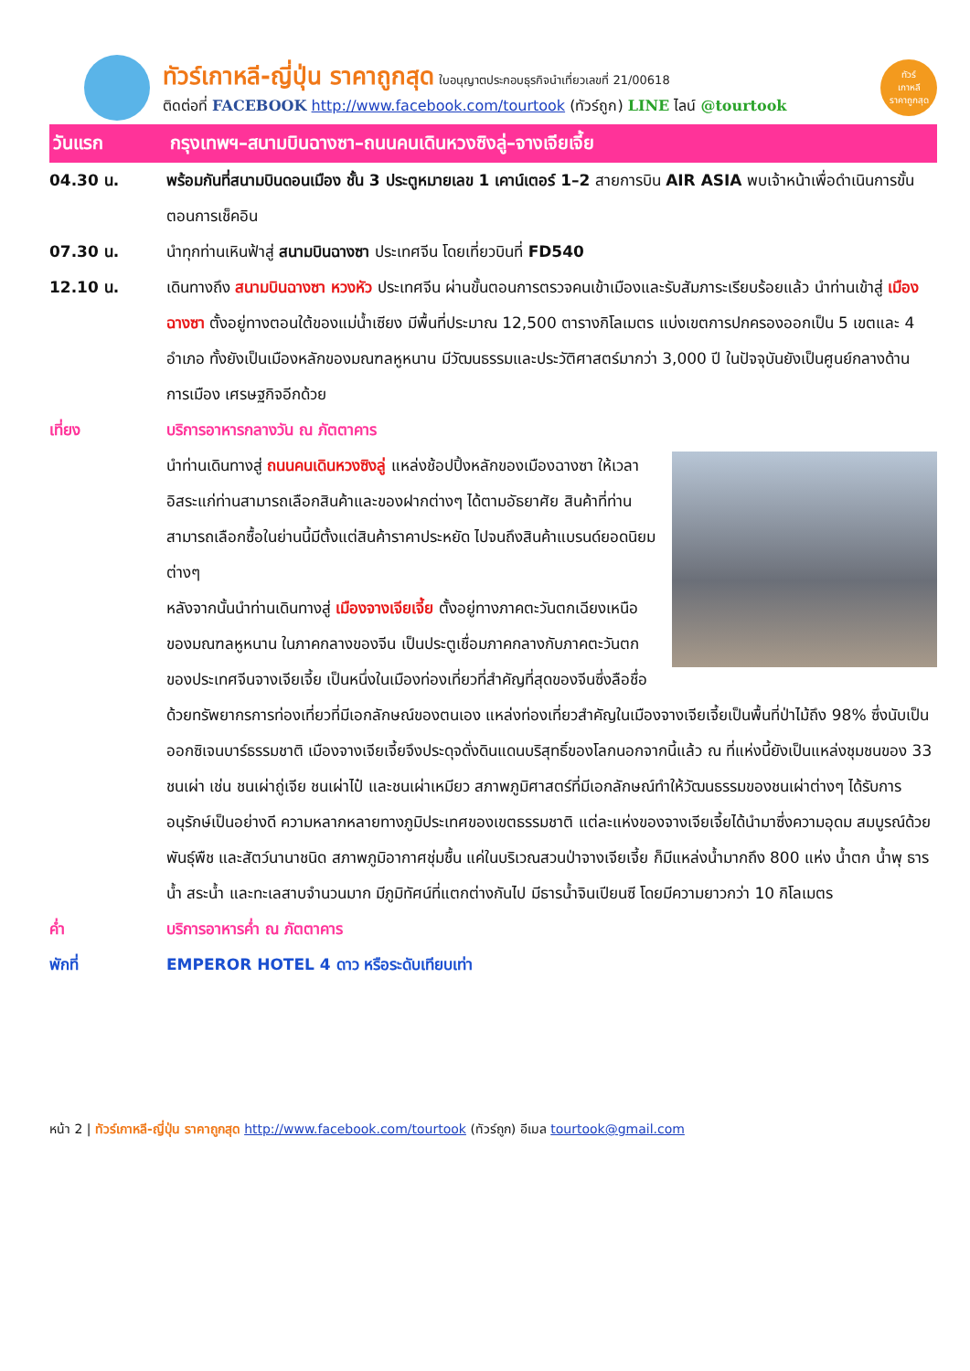ทัวร์เกาหลี-ญี่ปุ่น ราคาถูกสุด ใบอนุญาตประกอบธุรกิจนำเที่ยวเลขที่ 21/00618
ติดต่อที่ FACEBOOK http://www.facebook.com/tourtook (ทัวร์ถูก) LINE ไลน์ @tourtook
ทัวร์
เกาหลี
ราคาถูกสุด
วันแรก กรุงเทพฯ–สนามบินฉางซา–ถนนคนเดินหวงซิงลู่–จางเจียเจี้ย
04.30 น. พร้อมกันที่สนามบินดอนเมือง ชั้น 3 ประตูหมายเลข 1 เคาน์เตอร์ 1–2 สายการบิน AIR ASIA พบเจ้าหน้าเพื่อดำเนินการขั้นตอนการเช็คอิน
07.30 น. นำทุกท่านเหินฟ้าสู่ สนามบินฉางซา ประเทศจีน โดยเที่ยวบินที่ FD540
12.10 น. เดินทางถึง สนามบินฉางซา หวงหัว ประเทศจีน ผ่านขั้นตอนการตรวจคนเข้าเมืองและรับสัมภาระเรียบร้อยแล้ว นำท่านเข้าสู่ เมืองฉางซา ตั้งอยู่ทางตอนใต้ของแม่น้ำเซียง มีพื้นที่ประมาณ 12,500 ตารางกิโลเมตร แบ่งเขตการปกครองออกเป็น 5 เขตและ 4 อำเภอ ทั้งยังเป็นเมืองหลักของมณฑลหูหนาน มีวัฒนธรรมและประวัติศาสตร์มากว่า 3,000 ปี ในปัจจุบันยังเป็นศูนย์กลางด้านการเมือง เศรษฐกิจอีกด้วย
เที่ยง บริการอาหารกลางวัน ณ ภัตตาคาร
นำท่านเดินทางสู่ ถนนคนเดินหวงซิงลู่ แหล่งช้อปปิ้งหลักของเมืองฉางซา ให้เวลาอิสระแก่ท่านสามารถเลือกสินค้าและของฝากต่างๆ ได้ตามอัธยาศัย สินค้าที่ท่านสามารถเลือกซื้อในย่านนี้มีตั้งแต่สินค้าราคาประหยัด ไปจนถึงสินค้าแบรนด์ยอดนิยมต่างๆ
หลังจากนั้นนำท่านเดินทางสู่ เมืองจางเจียเจี้ย ตั้งอยู่ทางภาคตะวันตกเฉียงเหนือของมณฑลหูหนาน ในภาคกลางของจีน เป็นประตูเชื่อมภาคกลางกับภาคตะวันตกของประเทศจีนจางเจียเจี้ย เป็นหนึ่งในเมืองท่องเที่ยวที่สำคัญที่สุดของจีนซึ่งลือชื่อด้วยทรัพยากรการท่องเที่ยวที่มีเอกลักษณ์ของตนเอง แหล่งท่องเที่ยวสำคัญในเมืองจางเจียเจี้ยเป็นพื้นที่ป่าไม้ถึง 98% ซึ่งนับเป็นออกซิเจนบาร์ธรรมชาติ เมืองจางเจียเจี้ยจึงประดุจดั่งดินแดนบริสุทธิ์ของโลกนอกจากนี้แล้ว ณ ที่แห่งนี้ยังเป็นแหล่งชุมชนของ 33 ชนเผ่า เช่น ชนเผ่าถู่เจีย ชนเผ่าไป๋ และชนเผ่าเหมียว สภาพภูมิศาสตร์ที่มีเอกลักษณ์ทำให้วัฒนธรรมของชนเผ่าต่างๆ ได้รับการอนุรักษ์เป็นอย่างดี ความหลากหลายทางภูมิประเทศของเขตธรรมชาติ แต่ละแห่งของจางเจียเจี้ยได้นำมาซึ่งความอุดม สมบูรณ์ด้วยพันธุ์พืช และสัตว์นานาชนิด สภาพภูมิอากาศชุ่มชื้น แค่ในบริเวณสวนป่าจางเจียเจี้ย ก็มีแหล่งน้ำมากถึง 800 แห่ง น้ำตก น้ำพุ ธารน้ำ สระน้ำ และทะเลสาบจำนวนมาก มีภูมิทัศน์ที่แตกต่างกันไป มีธารน้ำจินเปียนซี โดยมีความยาวกว่า 10 กิโลเมตร
ค่ำ บริการอาหารค่ำ ณ ภัตตาคาร
พักที่ EMPEROR HOTEL 4 ดาว หรือระดับเทียบเท่า
หน้า 2 | ทัวร์เกาหลี-ญี่ปุ่น ราคาถูกสุด http://www.facebook.com/tourtook (ทัวร์ถูก) อีเมล tourtook@gmail.com